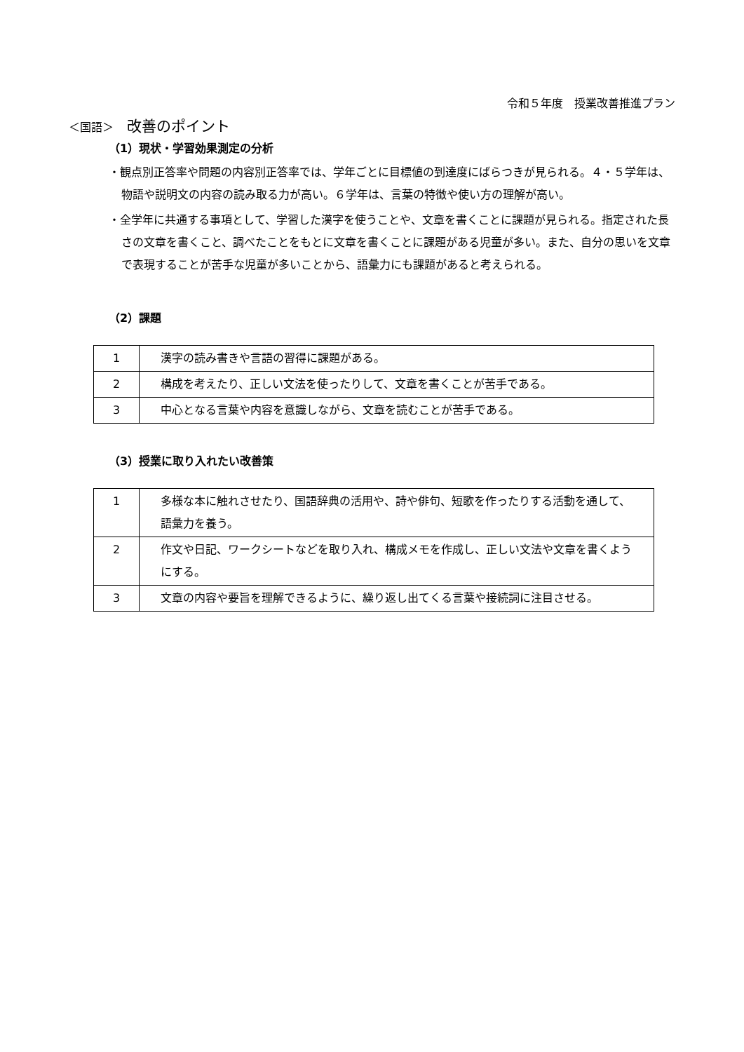令和５年度　授業改善推進プラン
＜国語＞ 改善のポイント
（1）現状・学習効果測定の分析
・観点別正答率や問題の内容別正答率では、学年ごとに目標値の到達度にばらつきが見られる。４・５学年は、物語や説明文の内容の読み取る力が高い。６学年は、言葉の特徴や使い方の理解が高い。
・全学年に共通する事項として、学習した漢字を使うことや、文章を書くことに課題が見られる。指定された長さの文章を書くこと、調べたことをもとに文章を書くことに課題がある児童が多い。また、自分の思いを文章で表現することが苦手な児童が多いことから、語彙力にも課題があると考えられる。
（2）課題
| 1 | 漢字の読み書きや言語の習得に課題がある。 |
| 2 | 構成を考えたり、正しい文法を使ったりして、文章を書くことが苦手である。 |
| 3 | 中心となる言葉や内容を意識しながら、文章を読むことが苦手である。 |
（3）授業に取り入れたい改善策
| 1 | 多様な本に触れさせたり、国語辞典の活用や、詩や俳句、短歌を作ったりする活動を通して、語彙力を養う。 |
| 2 | 作文や日記、ワークシートなどを取り入れ、構成メモを作成し、正しい文法や文章を書くようにする。 |
| 3 | 文章の内容や要旨を理解できるように、繰り返し出てくる言葉や接続詞に注目させる。 |